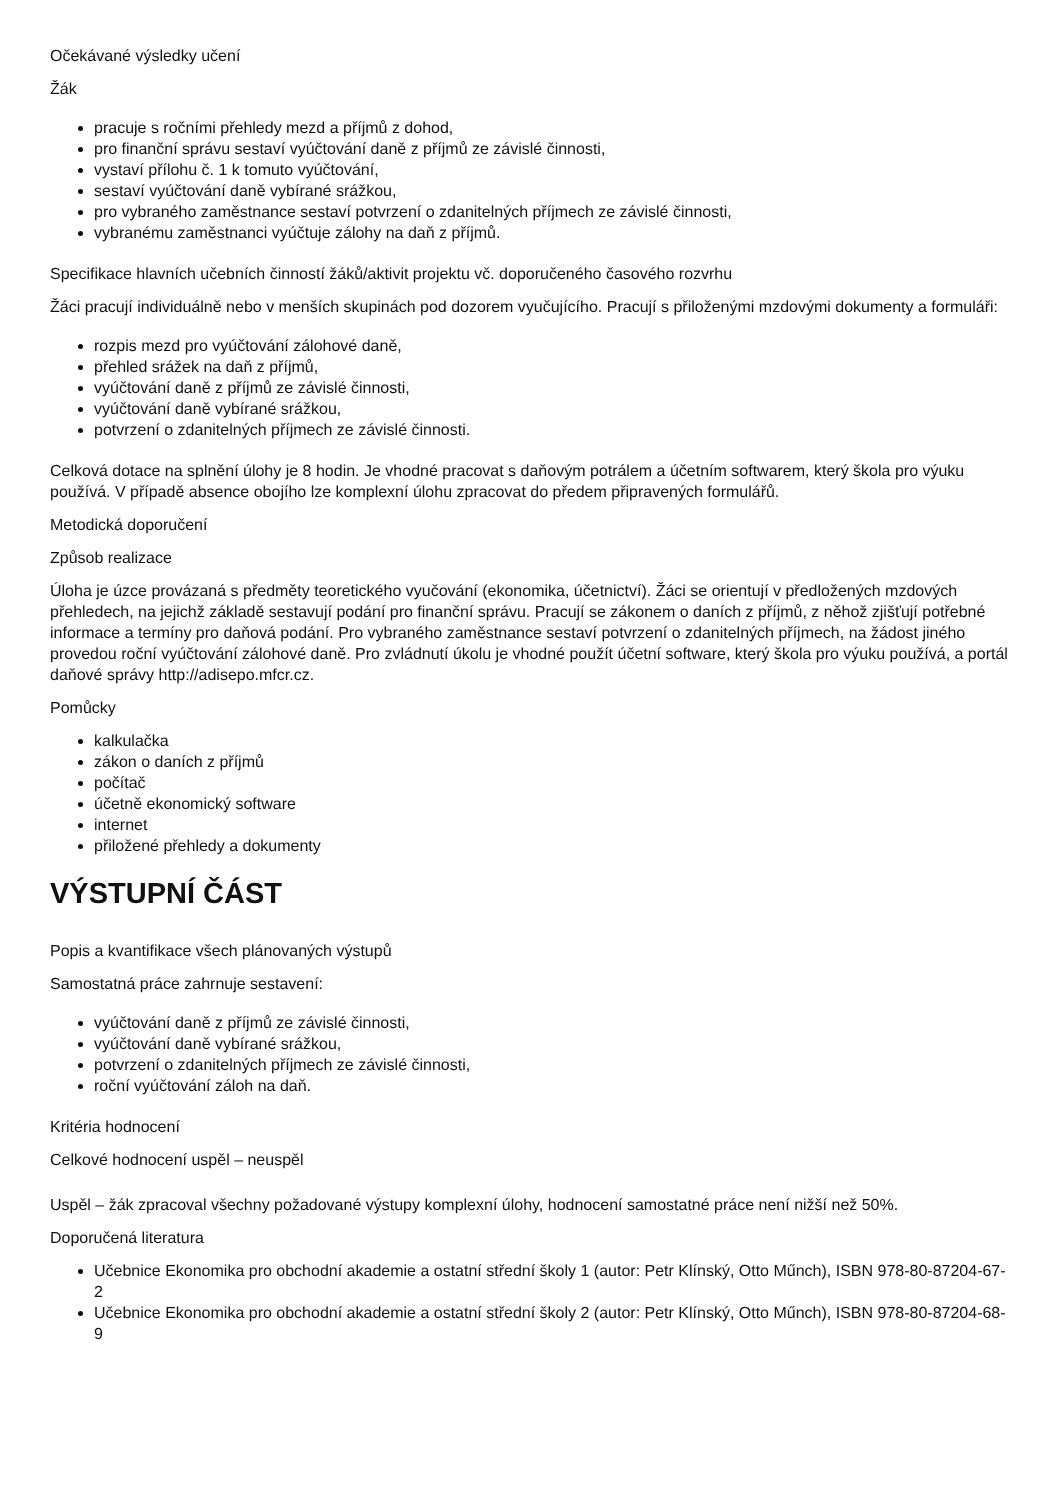Očekávané výsledky učení
Žák
pracuje s ročními přehledy mezd a příjmů z dohod,
pro finanční správu sestaví vyúčtování daně z příjmů ze závislé činnosti,
vystaví přílohu č. 1 k tomuto vyúčtování,
sestaví vyúčtování daně vybírané srážkou,
pro vybraného zaměstnance sestaví potvrzení o zdanitelných příjmech ze závislé činnosti,
vybranému zaměstnanci vyúčtuje zálohy na daň z příjmů.
Specifikace hlavních učebních činností žáků/aktivit projektu vč. doporučeného časového rozvrhu
Žáci pracují individuálně nebo v menších skupinách pod dozorem vyučujícího. Pracují s přiloženými mzdovými dokumenty a formuláři:
rozpis mezd pro vyúčtování zálohové daně,
přehled srážek na daň z příjmů,
vyúčtování daně z příjmů ze závislé činnosti,
vyúčtování daně vybírané srážkou,
potvrzení o zdanitelných příjmech ze závislé činnosti.
Celková dotace na splnění úlohy je 8 hodin. Je vhodné pracovat s daňovým potrálem a účetním softwarem, který škola pro výuku používá. V případě absence obojího lze komplexní úlohu zpracovat do předem připravených formulářů.
Metodická doporučení
Způsob realizace
Úloha je úzce provázaná s předměty teoretického vyučování (ekonomika, účetnictví). Žáci se orientují v předložených mzdových přehledech, na jejichž základě sestavují podání pro finanční správu. Pracují se zákonem o daních z příjmů, z něhož zjišťují potřebné informace a termíny pro daňová podání. Pro vybraného zaměstnance sestaví potvrzení o zdanitelných příjmech, na žádost jiného provedou roční vyúčtování zálohové daně. Pro zvládnutí úkolu je vhodné použít účetní software, který škola pro výuku používá, a portál daňové správy http://adisepo.mfcr.cz.
Pomůcky
kalkulačka
zákon o daních z příjmů
počítač
účetně ekonomický software
internet
přiložené přehledy a dokumenty
VÝSTUPNÍ ČÁST
Popis a kvantifikace všech plánovaných výstupů
Samostatná práce zahrnuje sestavení:
vyúčtování daně z příjmů ze závislé činnosti,
vyúčtování daně vybírané srážkou,
potvrzení o zdanitelných příjmech ze závislé činnosti,
roční vyúčtování záloh na daň.
Kritéria hodnocení
Celkové hodnocení uspěl – neuspěl
Uspěl – žák zpracoval všechny požadované výstupy komplexní úlohy, hodnocení samostatné práce není nižší než 50%.
Doporučená literatura
Učebnice Ekonomika pro obchodní akademie a ostatní střední školy 1 (autor: Petr Klínský, Otto Műnch), ISBN 978-80-87204-67-2
Učebnice Ekonomika pro obchodní akademie a ostatní střední školy 2 (autor: Petr Klínský, Otto Műnch), ISBN 978-80-87204-68-9